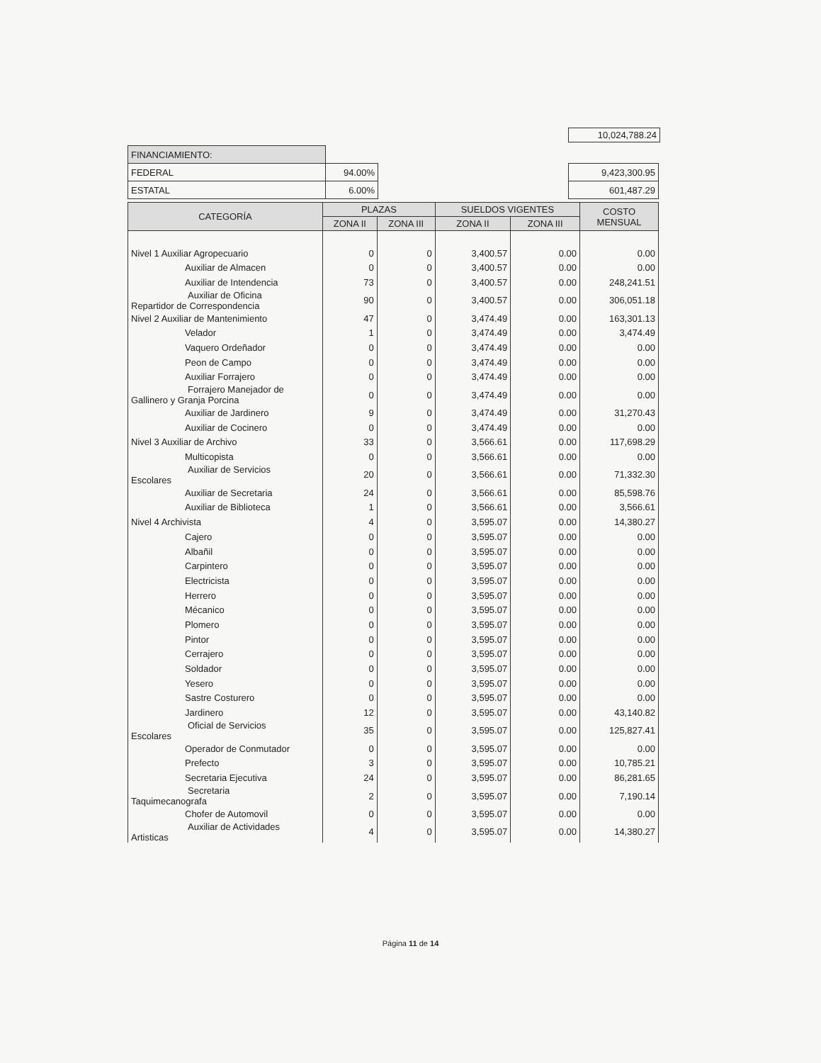10,024,788.24
| FINANCIAMIENTO: | | | |
| FEDERAL | 94.00% | | 9,423,300.95 |
| ESTATAL | 6.00% | | 601,487.29 |
| CATEGORÍA | PLAZAS | | SUELDOS VIGENTES | | COSTO MENSUAL |
| --- | --- | --- | --- | --- | --- |
| | ZONA II | ZONA III | ZONA II | ZONA III | |
| Nivel 1 Auxiliar Agropecuario | 0 | 0 | 3,400.57 | 0.00 | 0.00 |
| Auxiliar de Almacen | 0 | 0 | 3,400.57 | 0.00 | 0.00 |
| Auxiliar de Intendencia | 73 | 0 | 3,400.57 | 0.00 | 248,241.51 |
| Auxiliar de Oficina Repartidor de Correspondencia | 90 | 0 | 3,400.57 | 0.00 | 306,051.18 |
| Nivel 2 Auxiliar de Mantenimiento | 47 | 0 | 3,474.49 | 0.00 | 163,301.13 |
| Velador | 1 | 0 | 3,474.49 | 0.00 | 3,474.49 |
| Vaquero Ordeñador | 0 | 0 | 3,474.49 | 0.00 | 0.00 |
| Peon de Campo | 0 | 0 | 3,474.49 | 0.00 | 0.00 |
| Auxiliar Forrajero | 0 | 0 | 3,474.49 | 0.00 | 0.00 |
| Forrajero Manejador de Gallinero y Granja Porcina | 0 | 0 | 3,474.49 | 0.00 | 0.00 |
| Auxiliar de Jardinero | 9 | 0 | 3,474.49 | 0.00 | 31,270.43 |
| Auxiliar de Cocinero | 0 | 0 | 3,474.49 | 0.00 | 0.00 |
| Nivel 3 Auxiliar de Archivo | 33 | 0 | 3,566.61 | 0.00 | 117,698.29 |
| Multicopista | 0 | 0 | 3,566.61 | 0.00 | 0.00 |
| Auxiliar de Servicios Escolares | 20 | 0 | 3,566.61 | 0.00 | 71,332.30 |
| Auxiliar de Secretaria | 24 | 0 | 3,566.61 | 0.00 | 85,598.76 |
| Auxiliar de Biblioteca | 1 | 0 | 3,566.61 | 0.00 | 3,566.61 |
| Nivel 4 Archivista | 4 | 0 | 3,595.07 | 0.00 | 14,380.27 |
| Cajero | 0 | 0 | 3,595.07 | 0.00 | 0.00 |
| Albañil | 0 | 0 | 3,595.07 | 0.00 | 0.00 |
| Carpintero | 0 | 0 | 3,595.07 | 0.00 | 0.00 |
| Electricista | 0 | 0 | 3,595.07 | 0.00 | 0.00 |
| Herrero | 0 | 0 | 3,595.07 | 0.00 | 0.00 |
| Mécanico | 0 | 0 | 3,595.07 | 0.00 | 0.00 |
| Plomero | 0 | 0 | 3,595.07 | 0.00 | 0.00 |
| Pintor | 0 | 0 | 3,595.07 | 0.00 | 0.00 |
| Cerrajero | 0 | 0 | 3,595.07 | 0.00 | 0.00 |
| Soldador | 0 | 0 | 3,595.07 | 0.00 | 0.00 |
| Yesero | 0 | 0 | 3,595.07 | 0.00 | 0.00 |
| Sastre Costurero | 0 | 0 | 3,595.07 | 0.00 | 0.00 |
| Jardinero | 12 | 0 | 3,595.07 | 0.00 | 43,140.82 |
| Oficial de Servicios Escolares | 35 | 0 | 3,595.07 | 0.00 | 125,827.41 |
| Operador de Conmutador | 0 | 0 | 3,595.07 | 0.00 | 0.00 |
| Prefecto | 3 | 0 | 3,595.07 | 0.00 | 10,785.21 |
| Secretaria Ejecutiva | 24 | 0 | 3,595.07 | 0.00 | 86,281.65 |
| Secretaria Taquimecanografa | 2 | 0 | 3,595.07 | 0.00 | 7,190.14 |
| Chofer de Automovil | 0 | 0 | 3,595.07 | 0.00 | 0.00 |
| Auxiliar de Actividades Artisticas | 4 | 0 | 3,595.07 | 0.00 | 14,380.27 |
Página 11 de 14